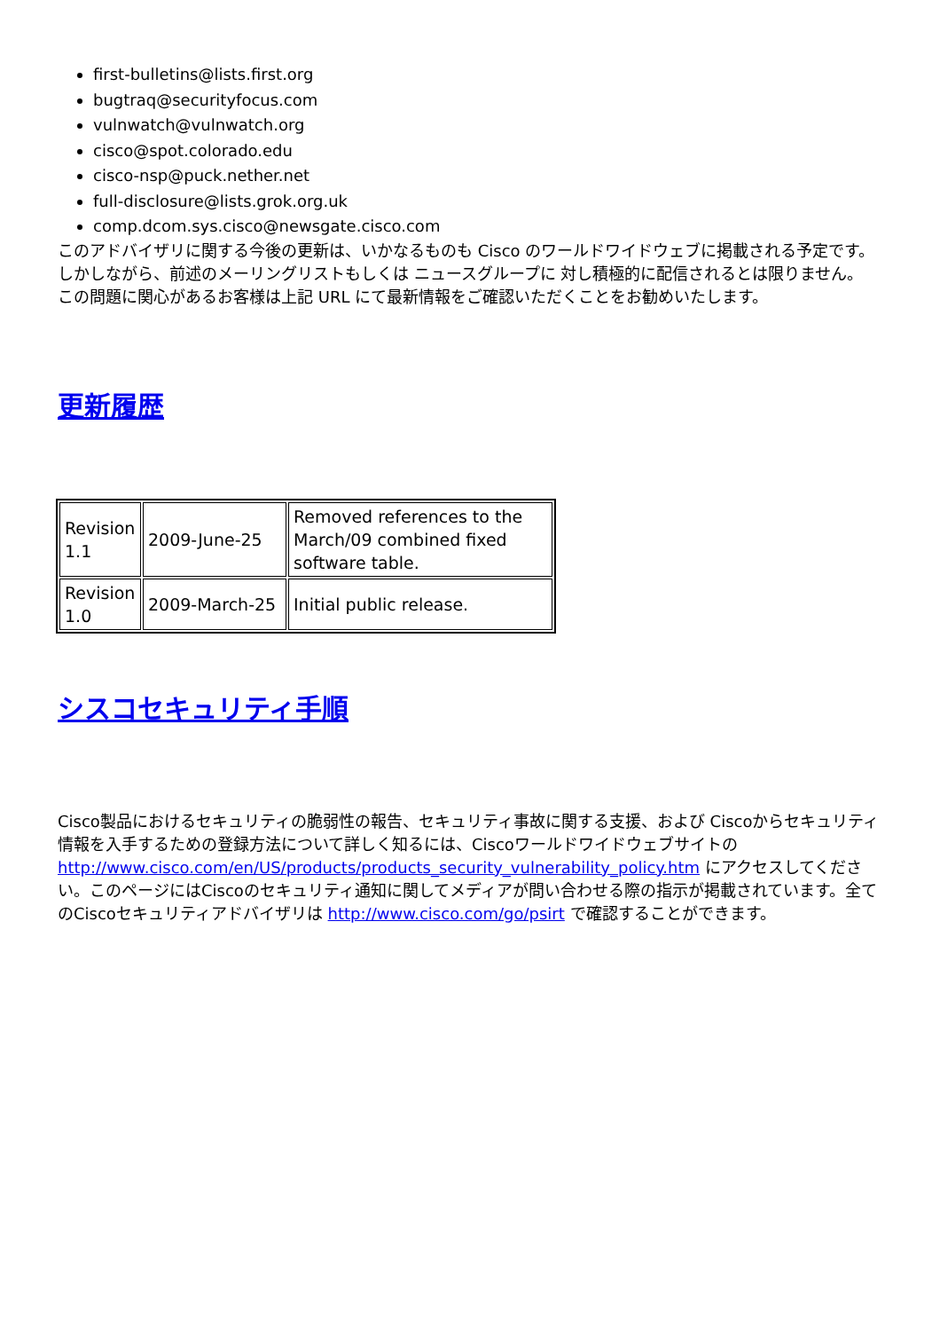first-bulletins@lists.first.org
bugtraq@securityfocus.com
vulnwatch@vulnwatch.org
cisco@spot.colorado.edu
cisco-nsp@puck.nether.net
full-disclosure@lists.grok.org.uk
comp.dcom.sys.cisco@newsgate.cisco.com
このアドバイザリに関する今後の更新は、いかなるものも Cisco のワールドワイドウェブに掲載される予定です。 しかしながら、前述のメーリングリストもしくは ニュースグループに 対し積極的に配信されるとは限りません。 この問題に関心があるお客様は上記 URL にて最新情報をご確認いただくことをお勧めいたします。
更新履歴
| Revision 1.1 | 2009-June-25 | Removed references to the March/09 combined fixed software table. |
| Revision 1.0 | 2009-March-25 | Initial public release. |
シスコセキュリティ手順
Cisco製品におけるセキュリティの脆弱性の報告、セキュリティ事故に関する支援、および Ciscoからセキュリティ情報を入手するための登録方法について詳しく知るには、Ciscoワールドワイドウェブサイトの http://www.cisco.com/en/US/products/products_security_vulnerability_policy.htm にアクセスしてください。このページにはCiscoのセキュリティ通知に関してメディアが問い合わせる際の指示が掲載されています。全てのCiscoセキュリティアドバイザリは http://www.cisco.com/go/psirt で確認することができます。